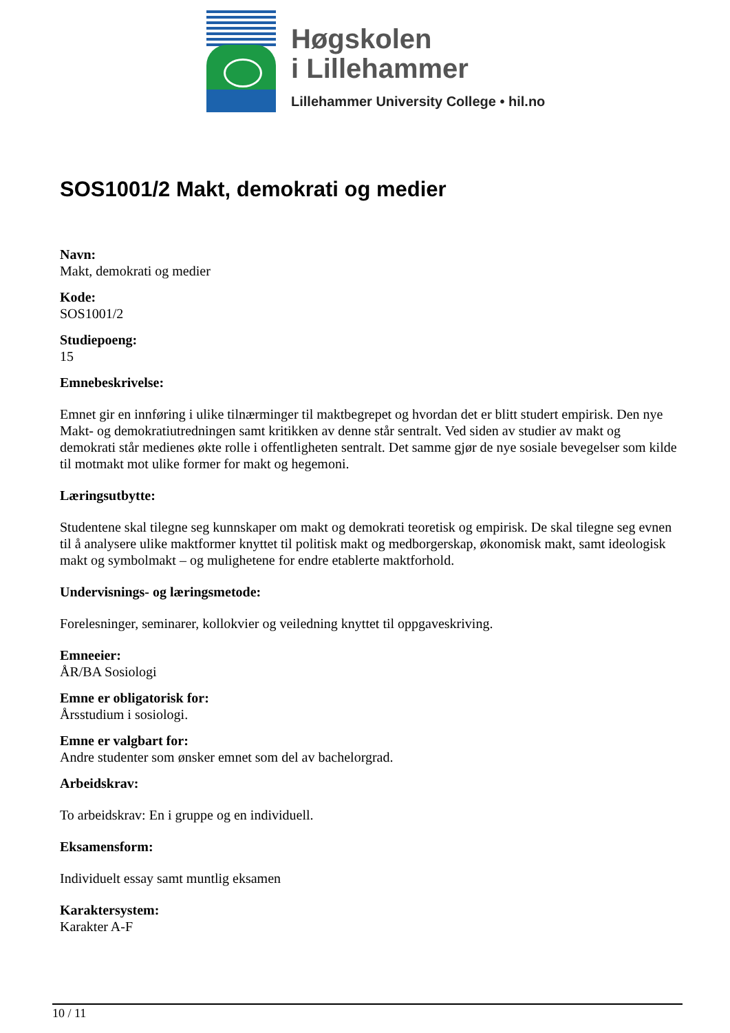Høgskolen
i Lillehammer
Lillehammer University College • hil.no
SOS1001/2 Makt, demokrati og medier
Navn:
Makt, demokrati og medier
Kode:
SOS1001/2
Studiepoeng:
15
Emnebeskrivelse:
Emnet gir en innføring i ulike tilnærminger til maktbegrepet og hvordan det er blitt studert empirisk. Den nye Makt- og demokratiutredningen samt kritikken av denne står sentralt. Ved siden av studier av makt og demokrati står medienes økte rolle i offentligheten sentralt. Det samme gjør de nye sosiale bevegelser som kilde til motmakt mot ulike former for makt og hegemoni.
Læringsutbytte:
Studentene skal tilegne seg kunnskaper om makt og demokrati teoretisk og empirisk. De skal tilegne seg evnen til å analysere ulike maktformer knyttet til politisk makt og medborgerskap, økonomisk makt, samt ideologisk makt og symbolmakt – og mulighetene for endre etablerte maktforhold.
Undervisnings- og læringsmetode:
Forelesninger, seminarer, kollokvier og veiledning knyttet til oppgaveskriving.
Emneeier:
ÅR/BA Sosiologi
Emne er obligatorisk for:
Årsstudium i sosiologi.
Emne er valgbart for:
Andre studenter som ønsker emnet som del av bachelorgrad.
Arbeidskrav:
To arbeidskrav: En i gruppe og en individuell.
Eksamensform:
Individuelt essay samt muntlig eksamen
Karaktersystem:
Karakter A-F
10 / 11